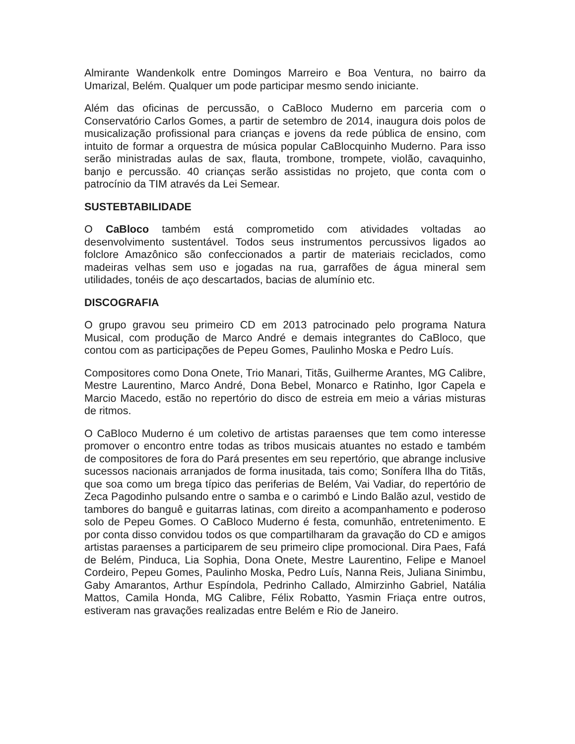Almirante Wandenkolk entre Domingos Marreiro e Boa Ventura, no bairro da Umarizal, Belém. Qualquer um pode participar mesmo sendo iniciante.
Além das oficinas de percussão, o CaBloco Muderno em parceria com o Conservatório Carlos Gomes, a partir de setembro de 2014, inaugura dois polos de musicalização profissional para crianças e jovens da rede pública de ensino, com intuito de formar a orquestra de música popular CaBlocquinho Muderno. Para isso serão ministradas aulas de sax, flauta, trombone, trompete, violão, cavaquinho, banjo e percussão. 40 crianças serão assistidas no projeto, que conta com o patrocínio da TIM através da Lei Semear.
SUSTEBTABILIDADE
O CaBloco também está comprometido com atividades voltadas ao desenvolvimento sustentável. Todos seus instrumentos percussivos ligados ao folclore Amazônico são confeccionados a partir de materiais reciclados, como madeiras velhas sem uso e jogadas na rua, garrafões de água mineral sem utilidades, tonéis de aço descartados, bacias de alumínio etc.
DISCOGRAFIA
O grupo gravou seu primeiro CD em 2013 patrocinado pelo programa Natura Musical, com produção de Marco André e demais integrantes do CaBloco, que contou com as participações de Pepeu Gomes, Paulinho Moska e Pedro Luís.
Compositores como Dona Onete, Trio Manari, Titãs, Guilherme Arantes, MG Calibre, Mestre Laurentino, Marco André, Dona Bebel, Monarco e Ratinho, Igor Capela e Marcio Macedo, estão no repertório do disco de estreia em meio a várias misturas de ritmos.
O CaBloco Muderno é um coletivo de artistas paraenses que tem como interesse promover o encontro entre todas as tribos musicais atuantes no estado e também de compositores de fora do Pará presentes em seu repertório, que abrange inclusive sucessos nacionais arranjados de forma inusitada, tais como; Sonífera Ilha do Titãs, que soa como um brega típico das periferias de Belém, Vai Vadiar, do repertório de Zeca Pagodinho pulsando entre o samba e o carimbó e Lindo Balão azul, vestido de tambores do banguê e guitarras latinas, com direito a acompanhamento e poderoso solo de Pepeu Gomes. O CaBloco Muderno é festa, comunhão, entretenimento. E por conta disso convidou todos os que compartilharam da gravação do CD e amigos artistas paraenses a participarem de seu primeiro clipe promocional. Dira Paes, Fafá de Belém, Pinduca, Lia Sophia, Dona Onete, Mestre Laurentino, Felipe e Manoel Cordeiro, Pepeu Gomes, Paulinho Moska, Pedro Luís, Nanna Reis, Juliana Sinimbu, Gaby Amarantos, Arthur Espíndola, Pedrinho Callado, Almirzinho Gabriel, Natália Mattos, Camila Honda, MG Calibre, Félix Robatto, Yasmin Friaça entre outros, estiveram nas gravações realizadas entre Belém e Rio de Janeiro.